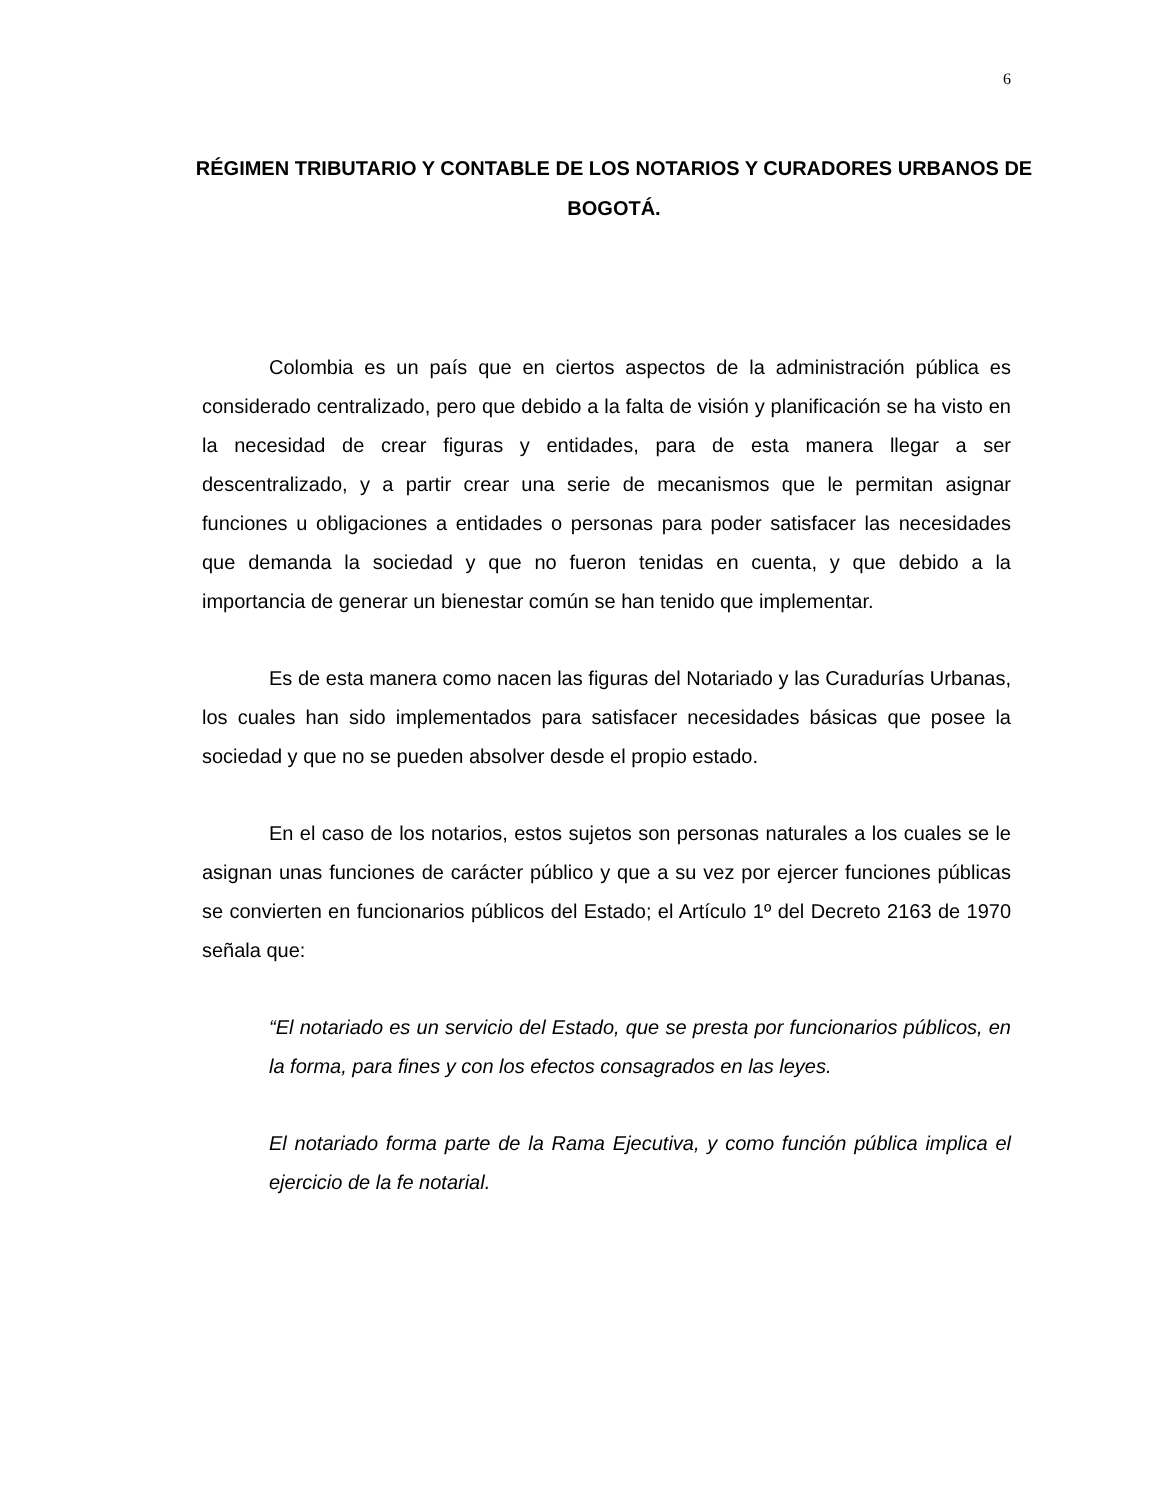6
RÉGIMEN TRIBUTARIO Y CONTABLE DE LOS NOTARIOS Y CURADORES URBANOS DE BOGOTÁ.
Colombia es un país que en ciertos aspectos de la administración pública es considerado centralizado, pero que debido a la falta de visión y planificación se ha visto en la necesidad de crear figuras y entidades, para de esta manera llegar a ser descentralizado, y a partir crear una serie de mecanismos que le permitan asignar funciones u obligaciones a entidades o personas para poder satisfacer las necesidades que demanda la sociedad y que no fueron tenidas en cuenta, y que debido a la importancia de generar un bienestar común se han tenido que implementar.
Es de esta manera como nacen las figuras del Notariado y las Curadurías Urbanas, los cuales han sido implementados para satisfacer necesidades básicas que posee la sociedad y que no se pueden absolver desde el propio estado.
En el caso de los notarios, estos sujetos son personas naturales a los cuales se le asignan unas funciones de carácter público y que a su vez por ejercer funciones públicas se convierten en funcionarios públicos del Estado; el Artículo 1º del Decreto 2163 de 1970 señala que:
“El notariado es un servicio del Estado, que se presta por funcionarios públicos, en la forma, para fines y con los efectos consagrados en las leyes.
El notariado forma parte de la Rama Ejecutiva, y como función pública implica el ejercicio de la fe notarial.